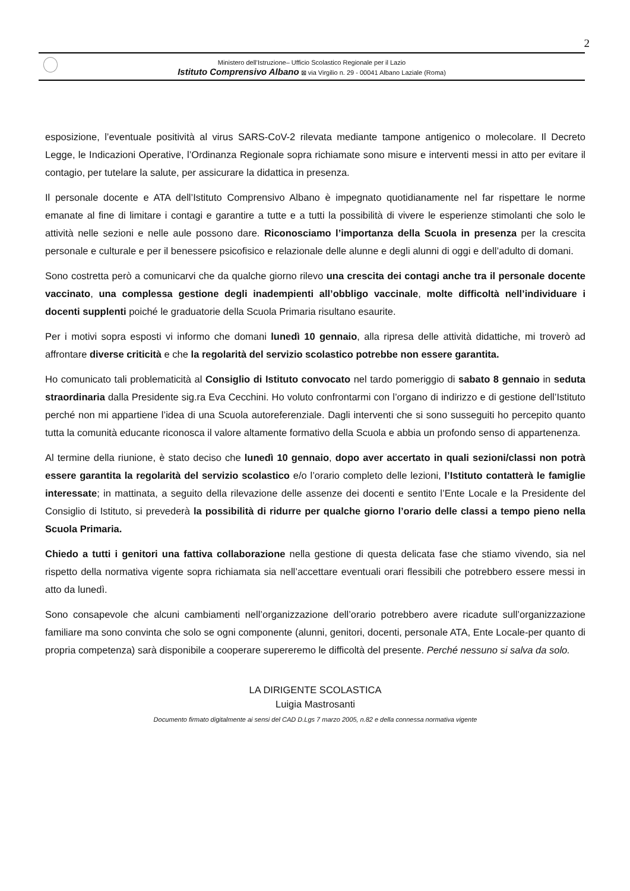2
Ministero dell’Istruzione– Ufficio Scolastico Regionale per il Lazio
Istituto Comprensivo Albano ⊠ via Virgilio n. 29 - 00041 Albano Laziale (Roma)
esposizione, l’eventuale positività al virus SARS-CoV-2 rilevata mediante tampone antigenico o molecolare. Il Decreto Legge, le Indicazioni Operative, l’Ordinanza Regionale sopra richiamate sono misure e interventi messi in atto per evitare il contagio, per tutelare la salute, per assicurare la didattica in presenza.
Il personale docente e ATA dell’Istituto Comprensivo Albano è impegnato quotidianamente nel far rispettare le norme emanate al fine di limitare i contagi e garantire a tutte e a tutti la possibilità di vivere le esperienze stimolanti che solo le attività nelle sezioni e nelle aule possono dare. Riconosciamo l’importanza della Scuola in presenza per la crescita personale e culturale e per il benessere psicofisico e relazionale delle alunne e degli alunni di oggi e dell’adulto di domani.
Sono costretta però a comunicarvi che da qualche giorno rilevo una crescita dei contagi anche tra il personale docente vaccinato, una complessa gestione degli inadempienti all’obbligo vaccinale, molte difficoltà nell’individuare i docenti supplenti poiché le graduatorie della Scuola Primaria risultano esaurite.
Per i motivi sopra esposti vi informo che domani lunedì 10 gennaio, alla ripresa delle attività didattiche, mi troverò ad affrontare diverse criticità e che la regolarità del servizio scolastico potrebbe non essere garantita.
Ho comunicato tali problematicità al Consiglio di Istituto convocato nel tardo pomeriggio di sabato 8 gennaio in seduta straordinaria dalla Presidente sig.ra Eva Cecchini. Ho voluto confrontarmi con l’organo di indirizzo e di gestione dell’Istituto perché non mi appartiene l’idea di una Scuola autoreferenziale. Dagli interventi che si sono susseguiti ho percepito quanto tutta la comunità educante riconosca il valore altamente formativo della Scuola e abbia un profondo senso di appartenenza.
Al termine della riunione, è stato deciso che lunedì 10 gennaio, dopo aver accertato in quali sezioni/classi non potrà essere garantita la regolarità del servizio scolastico e/o l’orario completo delle lezioni, l’Istituto contatterà le famiglie interessate; in mattinata, a seguito della rilevazione delle assenze dei docenti e sentito l’Ente Locale e la Presidente del Consiglio di Istituto, si prevederà la possibilità di ridurre per qualche giorno l’orario delle classi a tempo pieno nella Scuola Primaria.
Chiedo a tutti i genitori una fattiva collaborazione nella gestione di questa delicata fase che stiamo vivendo, sia nel rispetto della normativa vigente sopra richiamata sia nell’accettare eventuali orari flessibili che potrebbero essere messi in atto da lunedì.
Sono consapevole che alcuni cambiamenti nell’organizzazione dell’orario potrebbero avere ricadute sull’organizzazione familiare ma sono convinta che solo se ogni componente (alunni, genitori, docenti, personale ATA, Ente Locale-per quanto di propria competenza) sarà disponibile a cooperare supereremo le difficoltà del presente. Perché nessuno si salva da solo.
LA DIRIGENTE SCOLASTICA
Luigia Mastrosanti
Documento firmato digitalmente ai sensi del CAD D.Lgs 7 marzo 2005, n.82 e della connessa normativa vigente